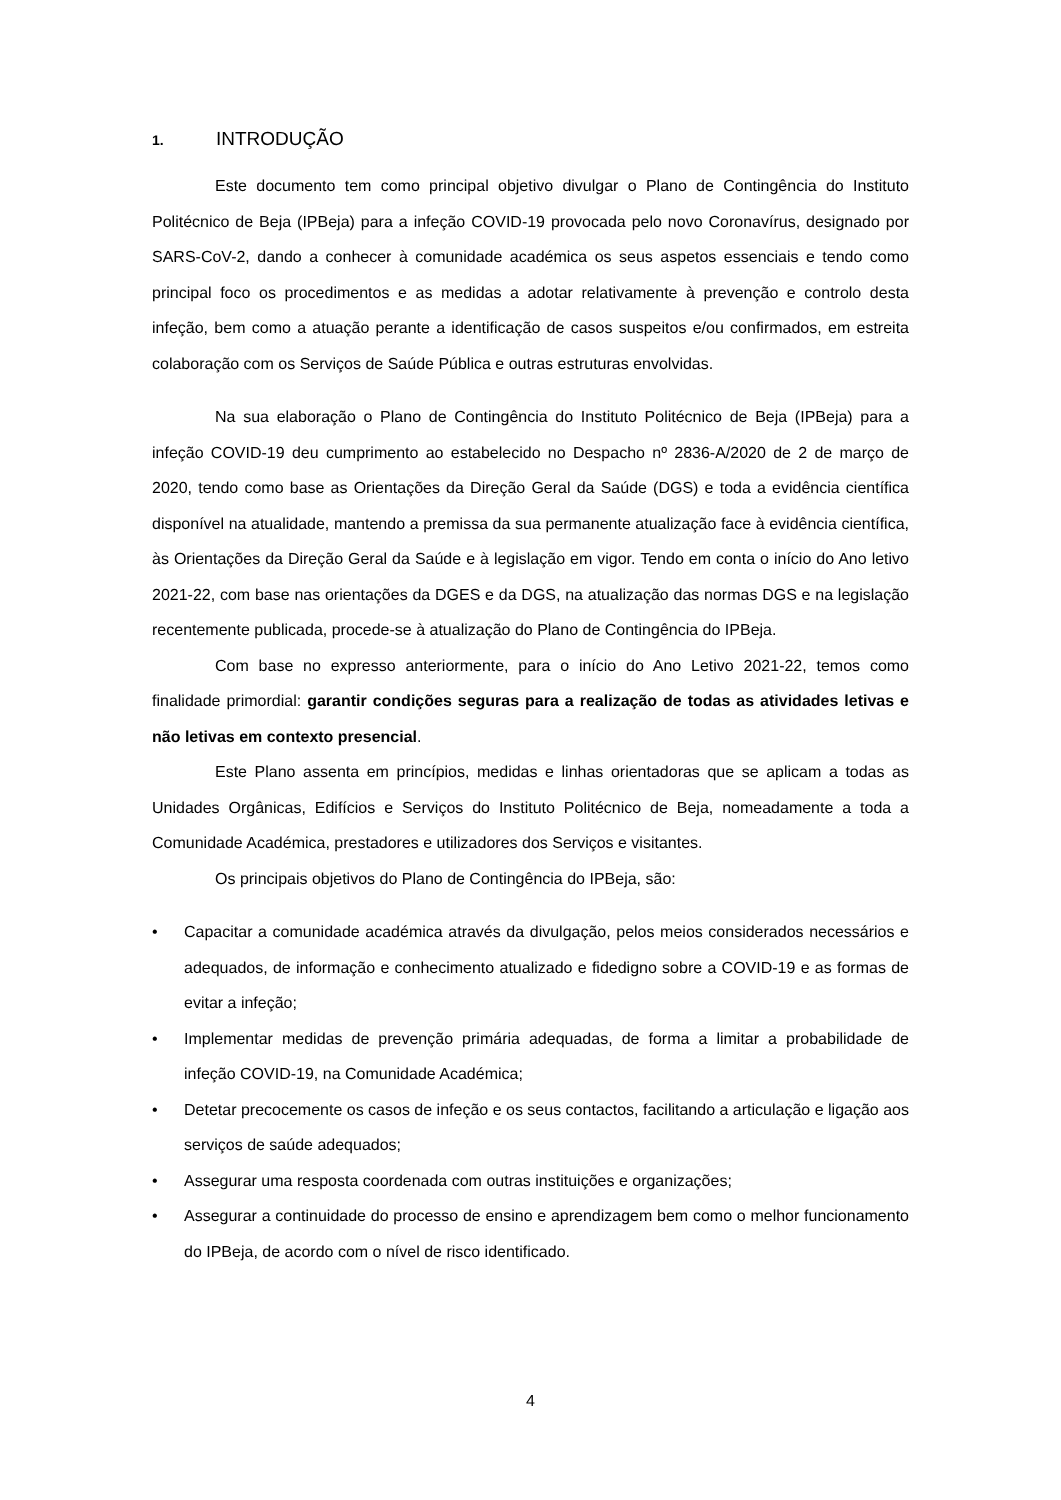1. INTRODUÇÃO
Este documento tem como principal objetivo divulgar o Plano de Contingência do Instituto Politécnico de Beja (IPBeja) para a infeção COVID-19 provocada pelo novo Coronavírus, designado por SARS-CoV-2, dando a conhecer à comunidade académica os seus aspetos essenciais e tendo como principal foco os procedimentos e as medidas a adotar relativamente à prevenção e controlo desta infeção, bem como a atuação perante a identificação de casos suspeitos e/ou confirmados, em estreita colaboração com os Serviços de Saúde Pública e outras estruturas envolvidas.
Na sua elaboração o Plano de Contingência do Instituto Politécnico de Beja (IPBeja) para a infeção COVID-19 deu cumprimento ao estabelecido no Despacho nº 2836-A/2020 de 2 de março de 2020, tendo como base as Orientações da Direção Geral da Saúde (DGS) e toda a evidência científica disponível na atualidade, mantendo a premissa da sua permanente atualização face à evidência científica, às Orientações da Direção Geral da Saúde e à legislação em vigor. Tendo em conta o início do Ano letivo 2021-22, com base nas orientações da DGES e da DGS, na atualização das normas DGS e na legislação recentemente publicada, procede-se à atualização do Plano de Contingência do IPBeja.
Com base no expresso anteriormente, para o início do Ano Letivo 2021-22, temos como finalidade primordial: garantir condições seguras para a realização de todas as atividades letivas e não letivas em contexto presencial.
Este Plano assenta em princípios, medidas e linhas orientadoras que se aplicam a todas as Unidades Orgânicas, Edifícios e Serviços do Instituto Politécnico de Beja, nomeadamente a toda a Comunidade Académica, prestadores e utilizadores dos Serviços e visitantes.
Os principais objetivos do Plano de Contingência do IPBeja, são:
• Capacitar a comunidade académica através da divulgação, pelos meios considerados necessários e adequados, de informação e conhecimento atualizado e fidedigno sobre a COVID-19 e as formas de evitar a infeção;
• Implementar medidas de prevenção primária adequadas, de forma a limitar a probabilidade de infeção COVID-19, na Comunidade Académica;
• Detetar precocemente os casos de infeção e os seus contactos, facilitando a articulação e ligação aos serviços de saúde adequados;
• Assegurar uma resposta coordenada com outras instituições e organizações;
• Assegurar a continuidade do processo de ensino e aprendizagem bem como o melhor funcionamento do IPBeja, de acordo com o nível de risco identificado.
4